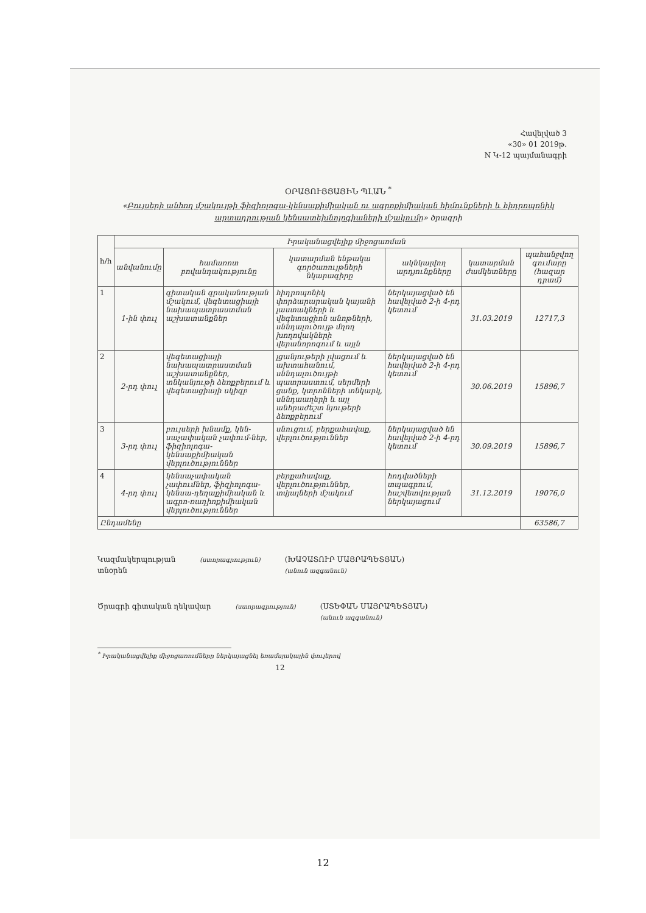Հավելված 3
«30» 01 2019թ.
N Կ-12 պայմանագրի
ՕՐԱՑՈՒՅՑԱՅԻՆ ՊԼԱՆ <sup>*</sup>
«Բույսերի անհող մշակույթի ֆիզիոլոգա-կենսաքիմիական ու ագրոքիմիական հիմունքների և հիդրոպոնիկ արտադրության կենսատեխնոլոգիաների մշակումը» ծրագրի
| h/h | Իրականացվելիք միջոցառման | | | | | |
| --- | --- | --- | --- | --- | --- | --- |
| | անվանումը | համառոտ բովանդակությունը | կատարման ենթակա գործառույթների նկարագիրը | ակնկալվող արդյունքները | կատարման ժամկետները | պահանջվող գումարը (հազար դրամ) |
| 1 | 1-ին փուլ | գիտական գրականության մշակում, վեգետացիայի նախապատրաստման աշխատանքներ | հիդրոպոնիկ փորձարարական կայանի լաստակների և վեգետացիոն անոթների, սննդալուծույթ մղող խողովակների վերանորոգում և այլն | ներկայացված են հավելված 2-ի 4-րդ կետում | 31.03.2019 | 12717,3 |
| 2 | 2-րդ փուլ | վեգետացիայի նախապատրաստման աշխատանքներ, տնկանյութի ձեռքբերում և վեգետացիայի սկիզբ | լցանյութերի լվացում և ախտահանում, սննդալուծույթի պատրաստում, սերմերի ցանք, կտրոնների տնկարկ, սննդաաղերի և այլ անհրաժեշտ նյութերի ձեռքբերում | ներկայացված են հավելված 2-ի 4-րդ կետում | 30.06.2019 | 15896,7 |
| 3 | 3-րդ փուլ | բույսերի խնամք, կեն-սաչափական չափում-ներ, ֆիզիոլոգա-կենսաքիմիական վերլուծություններ | սնուցում, բերքահավաք, վերլուծություններ | ներկայացված են հավելված 2-ի 4-րդ կետում | 30.09.2019 | 15896,7 |
| 4 | 4-րդ փուլ | կենսաչափական չափումներ, ֆիզիոլոգա-կենսա-դեղաքիմիական և ագրո-ռադիոքիմիական վերլուծություններ | բերքահավաք, վերլուծություններ, տվյալների մշակում | հոդվածների տպագրում, հաշվետվության ներկայացում | 31.12.2019 | 19076,0 |
| Ընդամենը | | | | | | 63586,7 |
Կազմակերպության
տնօրեն
(ստորագրություն)
(ԽԱՉԱՏՈՒՐ ՄԱՅՐԱՊԵՏՅԱՆ)
(անուն ազգանուն)
Ծրագրի գիտական ղեկավար
(ստորագրություն)
(ՍՏԵՓԱՆ ՄԱՅՐԱՊԵՏՅԱՆ)
(անուն ազգանուն)
<sup>*</sup> Իրականացվելիք միջոցառումները ներկայացնել եռամսյակային փուլերով
12
12